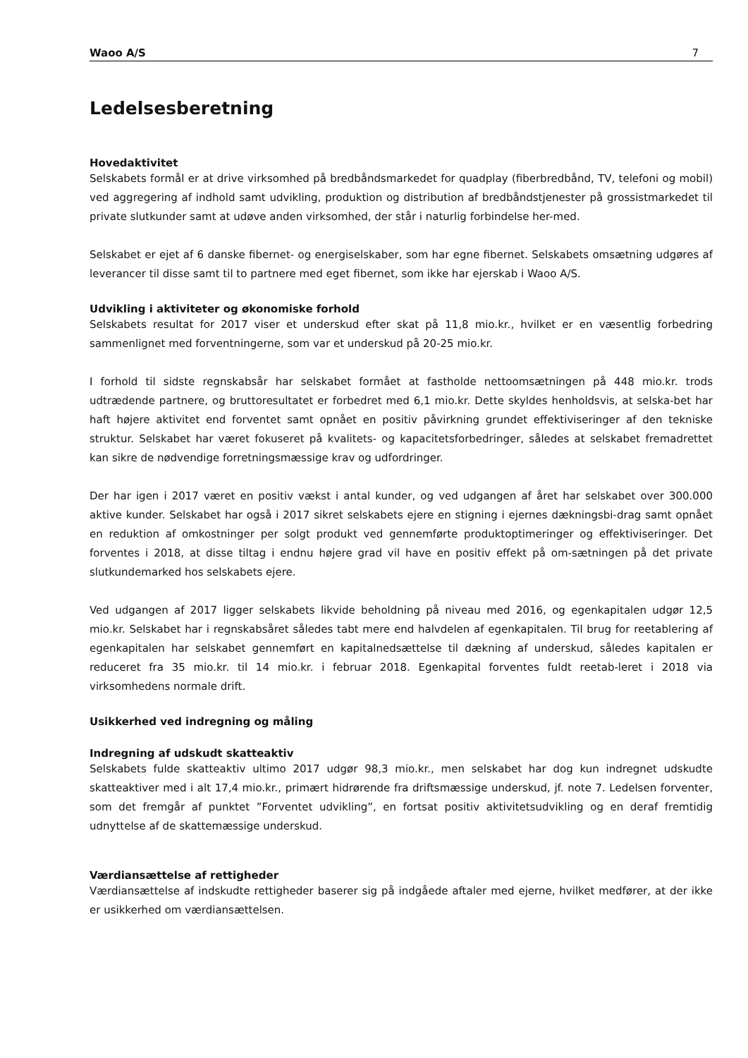Waoo A/S 7
Ledelsesberetning
Hovedaktivitet
Selskabets formål er at drive virksomhed på bredbåndsmarkedet for quadplay (fiberbredbånd, TV, telefoni og mobil) ved aggregering af indhold samt udvikling, produktion og distribution af bredbåndstjenester på grossistmarkedet til private slutkunder samt at udøve anden virksomhed, der står i naturlig forbindelse her-med.
Selskabet er ejet af 6 danske fibernet- og energiselskaber, som har egne fibernet. Selskabets omsætning udgøres af leverancer til disse samt til to partnere med eget fibernet, som ikke har ejerskab i Waoo A/S.
Udvikling i aktiviteter og økonomiske forhold
Selskabets resultat for 2017 viser et underskud efter skat på 11,8 mio.kr., hvilket er en væsentlig forbedring sammenlignet med forventningerne, som var et underskud på 20-25 mio.kr.
I forhold til sidste regnskabsår har selskabet formået at fastholde nettoomsætningen på 448 mio.kr. trods udtrædende partnere, og bruttoresultatet er forbedret med 6,1 mio.kr. Dette skyldes henholdsvis, at selska-bet har haft højere aktivitet end forventet samt opnået en positiv påvirkning grundet effektiviseringer af den tekniske struktur. Selskabet har været fokuseret på kvalitets- og kapacitetsforbedringer, således at selskabet fremadrettet kan sikre de nødvendige forretningsmæssige krav og udfordringer.
Der har igen i 2017 været en positiv vækst i antal kunder, og ved udgangen af året har selskabet over 300.000 aktive kunder. Selskabet har også i 2017 sikret selskabets ejere en stigning i ejernes dækningsbi-drag samt opnået en reduktion af omkostninger per solgt produkt ved gennemførte produktoptimeringer og effektiviseringer. Det forventes i 2018, at disse tiltag i endnu højere grad vil have en positiv effekt på om-sætningen på det private slutkundemarked hos selskabets ejere.
Ved udgangen af 2017 ligger selskabets likvide beholdning på niveau med 2016, og egenkapitalen udgør 12,5 mio.kr. Selskabet har i regnskabsåret således tabt mere end halvdelen af egenkapitalen. Til brug for reetablering af egenkapitalen har selskabet gennemført en kapitalnedsættelse til dækning af underskud, således kapitalen er reduceret fra 35 mio.kr. til 14 mio.kr. i februar 2018. Egenkapital forventes fuldt reetab-leret i 2018 via virksomhedens normale drift.
Usikkerhed ved indregning og måling
Indregning af udskudt skatteaktiv
Selskabets fulde skatteaktiv ultimo 2017 udgør 98,3 mio.kr., men selskabet har dog kun indregnet udskudte skatteaktiver med i alt 17,4 mio.kr., primært hidrørende fra driftsmæssige underskud, jf. note 7. Ledelsen forventer, som det fremgår af punktet ”Forventet udvikling”, en fortsat positiv aktivitetsudvikling og en deraf fremtidig udnyttelse af de skattemæssige underskud.
Værdiansættelse af rettigheder
Værdiansættelse af indskudte rettigheder baserer sig på indgåede aftaler med ejerne, hvilket medfører, at der ikke er usikkerhed om værdiansættelsen.